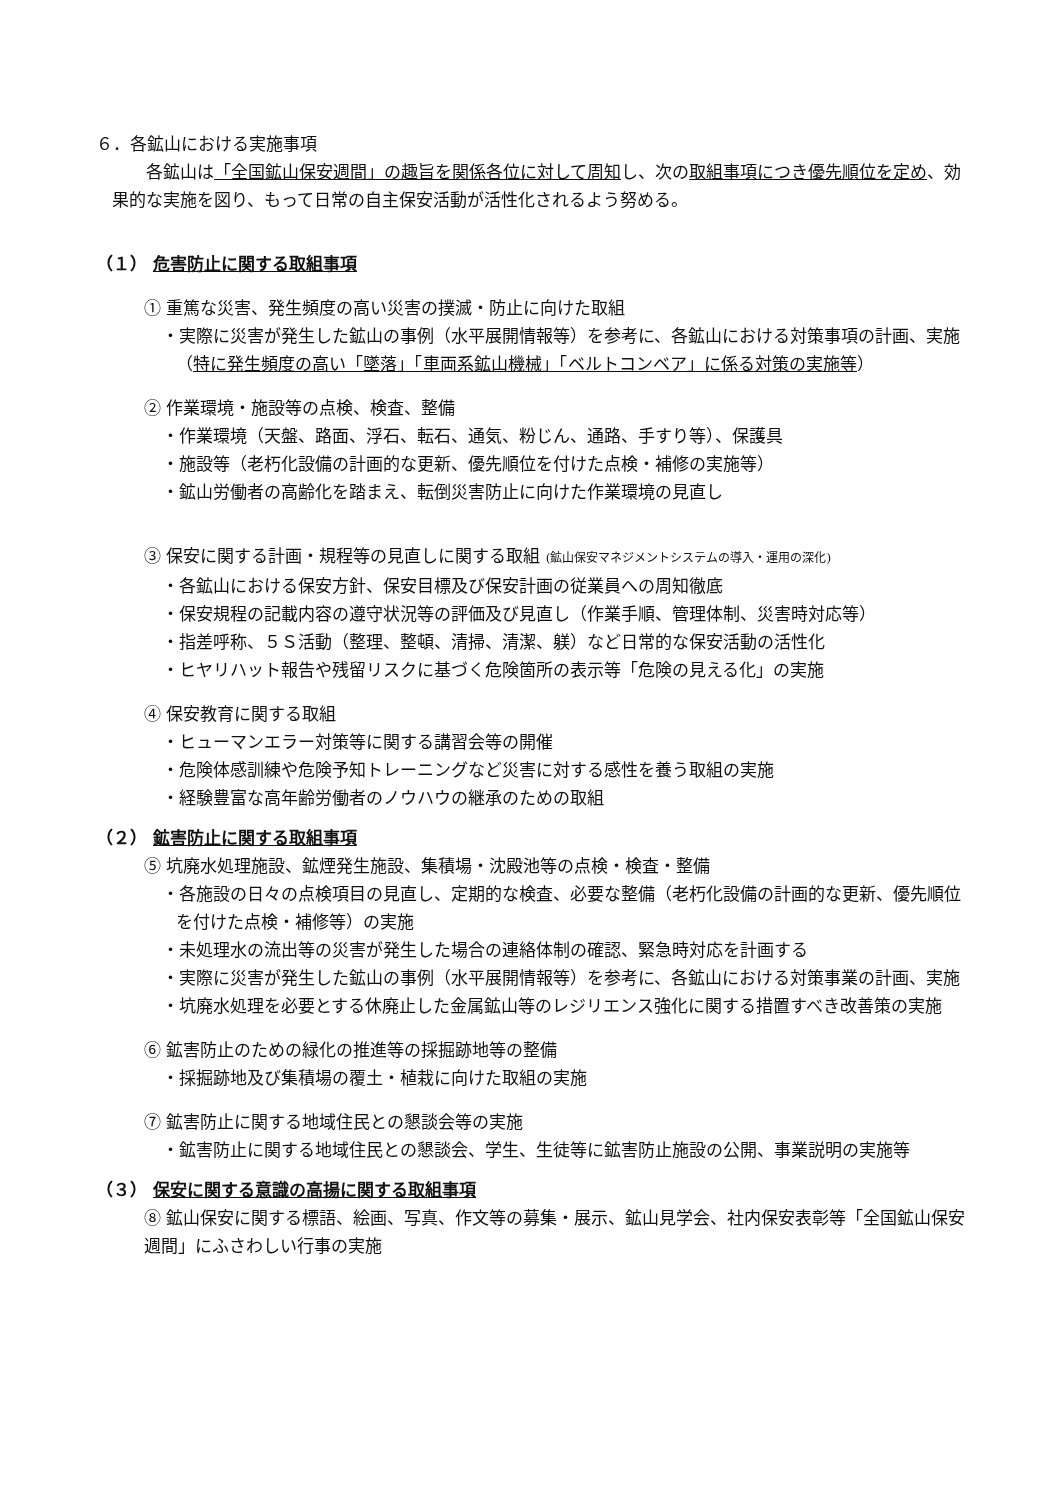６．各鉱山における実施事項
各鉱山は「全国鉱山保安週間」の趣旨を関係各位に対して周知し、次の取組事項につき優先順位を定め、効果的な実施を図り、もって日常の自主保安活動が活性化されるよう努める。
（１） 危害防止に関する取組事項
① 重篤な災害、発生頻度の高い災害の撲滅・防止に向けた取組
・実際に災害が発生した鉱山の事例（水平展開情報等）を参考に、各鉱山における対策事項の計画、実施（特に発生頻度の高い「墜落」「車両系鉱山機械」「ベルトコンベア」に係る対策の実施等）
② 作業環境・施設等の点検、検査、整備
・作業環境（天盤、路面、浮石、転石、通気、粉じん、通路、手すり等）、保護具
・施設等（老朽化設備の計画的な更新、優先順位を付けた点検・補修の実施等）
・鉱山労働者の高齢化を踏まえ、転倒災害防止に向けた作業環境の見直し
③ 保安に関する計画・規程等の見直しに関する取組 (鉱山保安マネジメントシステムの導入・運用の深化)
・各鉱山における保安方針、保安目標及び保安計画の従業員への周知徹底
・保安規程の記載内容の遵守状況等の評価及び見直し（作業手順、管理体制、災害時対応等）
・指差呼称、５Ｓ活動（整理、整頓、清掃、清潔、躾）など日常的な保安活動の活性化
・ヒヤリハット報告や残留リスクに基づく危険箇所の表示等「危険の見える化」の実施
④ 保安教育に関する取組
・ヒューマンエラー対策等に関する講習会等の開催
・危険体感訓練や危険予知トレーニングなど災害に対する感性を養う取組の実施
・経験豊富な高年齢労働者のノウハウの継承のための取組
（２） 鉱害防止に関する取組事項
⑤ 坑廃水処理施設、鉱煙発生施設、集積場・沈殿池等の点検・検査・整備
・各施設の日々の点検項目の見直し、定期的な検査、必要な整備（老朽化設備の計画的な更新、優先順位を付けた点検・補修等）の実施
・未処理水の流出等の災害が発生した場合の連絡体制の確認、緊急時対応を計画する
・実際に災害が発生した鉱山の事例（水平展開情報等）を参考に、各鉱山における対策事業の計画、実施
・坑廃水処理を必要とする休廃止した金属鉱山等のレジリエンス強化に関する措置すべき改善策の実施
⑥ 鉱害防止のための緑化の推進等の採掘跡地等の整備
・採掘跡地及び集積場の覆土・植栽に向けた取組の実施
⑦ 鉱害防止に関する地域住民との懇談会等の実施
・鉱害防止に関する地域住民との懇談会、学生、生徒等に鉱害防止施設の公開、事業説明の実施等
（３） 保安に関する意識の高揚に関する取組事項
⑧ 鉱山保安に関する標語、絵画、写真、作文等の募集・展示、鉱山見学会、社内保安表彰等「全国鉱山保安週間」にふさわしい行事の実施